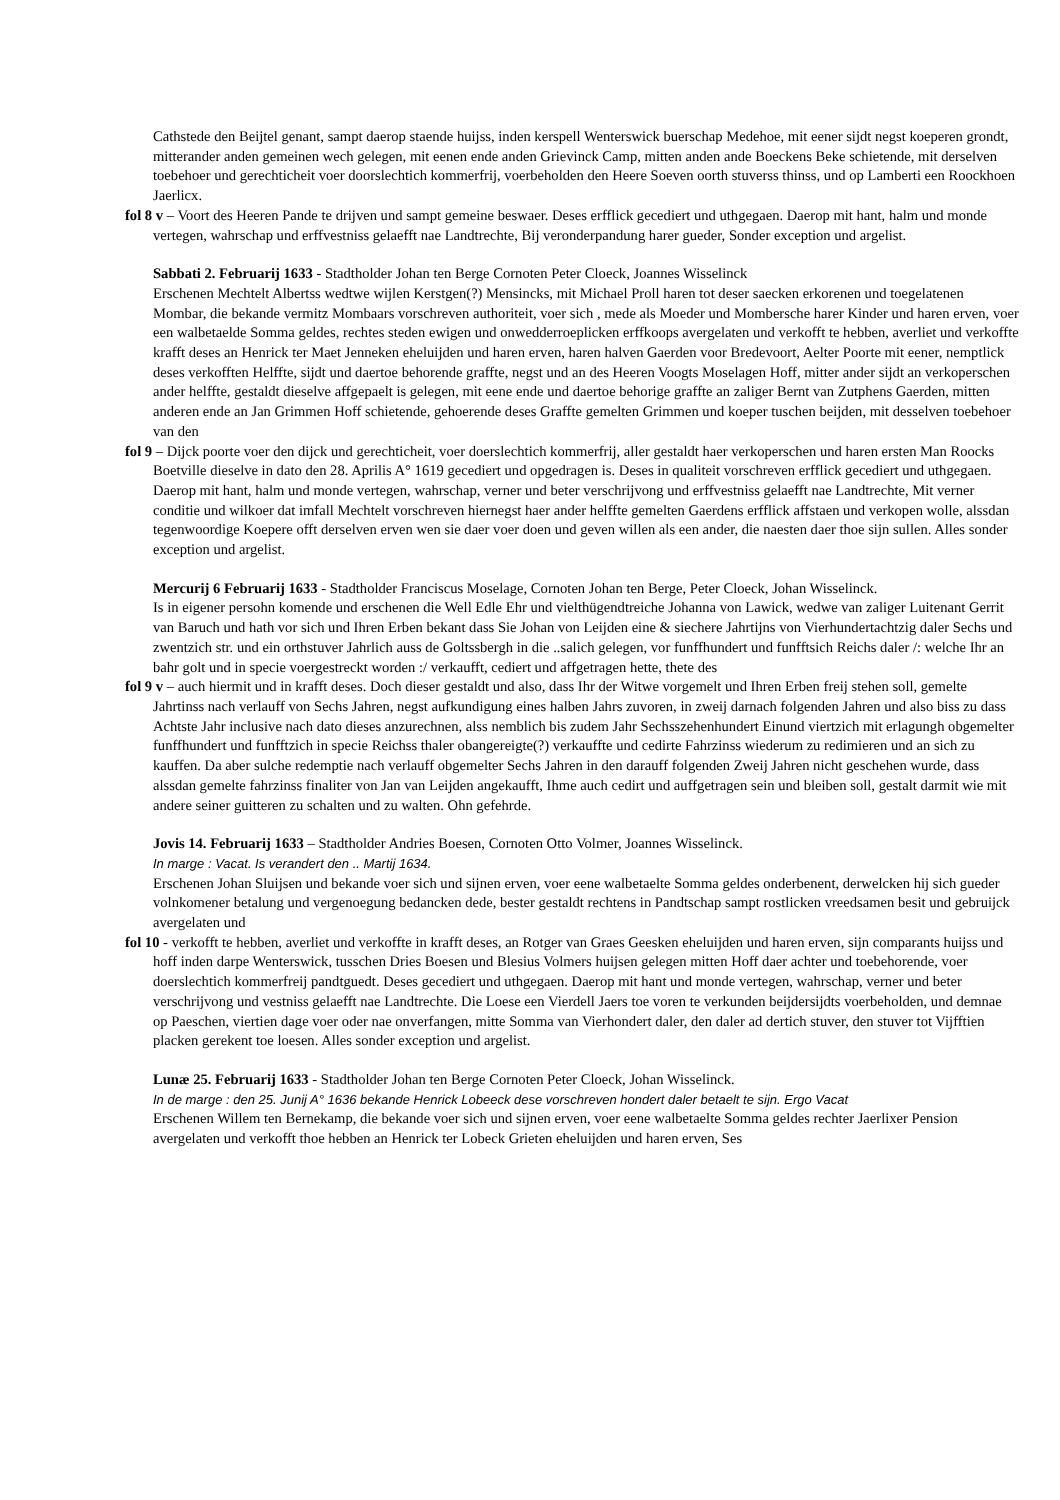Cathstede den Beijtel genant, sampt daerop staende huijss, inden kerspell Wenterswick buerschap Medehoe, mit eener sijdt negst koeperen grondt, mitterander anden gemeinen wech gelegen, mit eenen ende anden Grievinck Camp, mitten anden ande Boeckens Beke schietende, mit derselven toebehoer und gerechticheit voer doorslechtich kommerfrij, voerbeholden den Heere Soeven oorth stuverss thinss, und op Lamberti een Roockhoen Jaerlicx.
fol 8 v – Voort des Heeren Pande te drijven und sampt gemeine beswaer. Deses erfflick gecediert und uthgegaen. Daerop mit hant, halm und monde vertegen, wahrschap und erffvestniss gelaefft nae Landtrechte, Bij veronderpandung harer gueder, Sonder exception und argelist.
Sabbati 2. Februarij 1633 - Stadtholder Johan ten Berge Cornoten Peter Cloeck, Joannes Wisselinck
Erschenen Mechtelt Albertss wedtwe wijlen Kerstgen(?) Mensincks, mit Michael Proll haren tot deser saecken erkorenen und toegelatenen Mombar, die bekande vermitz Mombaars vorschreven authoriteit, voer sich , mede als Moeder und Mombersche harer Kinder und haren erven, voer een walbetaelde Somma geldes, rechtes steden ewigen und onwedderroeplicken erffkoops avergelaten und verkofft te hebben, averliet und verkoffte krafft deses an Henrick ter Maet Jenneken eheluijden und haren erven, haren halven Gaerden voor Bredevoort, Aelter Poorte mit eener, nemptlick deses verkofften Helffte, sijdt und daertoe behorende graffte, negst und an des Heeren Voogts Moselagen Hoff, mitter ander sijdt an verkoperschen ander helffte, gestaldt dieselve affgepaelt is gelegen, mit eene ende und daertoe behorige graffte an zaliger Bernt van Zutphens Gaerden, mitten anderen ende an Jan Grimmen Hoff schietende, gehoerende deses Graffte gemelten Grimmen und koeper tuschen beijden, mit desselven toebehoer van den
fol 9 – Dijck poorte voer den dijck und gerechticheit, voer doerslechtich kommerfrij, aller gestaldt haer verkoperschen und haren ersten Man Roocks Boetville dieselve in dato den 28. Aprilis A° 1619 gecediert und opgedragen is. Deses in qualiteit vorschreven erfflick gecediert und uthgegaen. Daerop mit hant, halm und monde vertegen, wahrschap, verner und beter verschrijvong und erffvestniss gelaefft nae Landtrechte, Mit verner conditie und wilkoer dat imfall Mechtelt vorschreven hiernegst haer ander helffte gemelten Gaerdens erfflick affstaen und verkopen wolle, alssdan tegenwoordige Koepere offt derselven erven wen sie daer voer doen und geven willen als een ander, die naesten daer thoe sijn sullen. Alles sonder exception und argelist.
Mercurij 6 Februarij 1633 - Stadtholder Franciscus Moselage, Cornoten Johan ten Berge, Peter Cloeck, Johan Wisselinck.
Is in eigener persohn komende und erschenen die Well Edle Ehr und vielthügendtreiche Johanna von Lawick, wedwe van zaliger Luitenant Gerrit van Baruch und hath vor sich und Ihren Erben bekant dass Sie Johan von Leijden eine & siechere Jahrtijns von Vierhundertachtzig daler Sechs und zwentzich str. und ein orthstuver Jahrlich auss de Goltssbergh in die ..salich gelegen, vor funffhundert und funfftsich Reichs daler /: welche Ihr an bahr golt und in specie voergestreckt worden :/ verkaufft, cediert und affgetragen hette, thete des
fol 9 v – auch hiermit und in krafft deses. Doch dieser gestaldt und also, dass Ihr der Witwe vorgemelt und Ihren Erben freij stehen soll, gemelte Jahrtinss nach verlauff von Sechs Jahren, negst aufkundigung eines halben Jahrs zuvoren, in zweij darnach folgenden Jahren und also biss zu dass Achtste Jahr inclusive nach dato dieses anzurechnen, alss nemblich bis zudem Jahr Sechsszehenhundert Einund viertzich mit erlagungh obgemelter funffhundert und funfftzich in specie Reichss thaler obangereigte(?) verkauffte und cedirte Fahrzinss wiederum zu redimieren und an sich zu kauffen. Da aber sulche redemptie nach verlauff obgemelter Sechs Jahren in den darauff folgenden Zweij Jahren nicht geschehen wurde, dass alssdan gemelte fahrzinss finaliter von Jan van Leijden angekaufft, Ihme auch cedirt und auffgetragen sein und bleiben soll, gestalt darmit wie mit andere seiner guitteren zu schalten und zu walten. Ohn gefehrde.
Jovis 14. Februarij 1633 – Stadtholder Andries Boesen, Cornoten Otto Volmer, Joannes Wisselinck.
In marge : Vacat. Is verandert den .. Martij 1634.
Erschenen Johan Sluijsen und bekande voer sich und sijnen erven, voer eene walbetaelte Somma geldes onderbenent, derwelcken hij sich gueder volnkomener betalung und vergenoegung bedancken dede, bester gestaldt rechtens in Pandtschap sampt rostlicken vreedsamen besit und gebruijck avergelaten und
fol 10 - verkofft te hebben, averliet und verkoffte in krafft deses, an Rotger van Graes Geesken eheluijden und haren erven, sijn comparants huijss und hoff inden darpe Wenterswick, tusschen Dries Boesen und Blesius Volmers huijsen gelegen mitten Hoff daer achter und toebehorende, voer doerslechtich kommerfreij pandtguedt. Deses gecediert und uthgegaen. Daerop mit hant und monde vertegen, wahrschap, verner und beter verschrijvong und vestniss gelaefft nae Landtrechte. Die Loese een Vierdell Jaers toe voren te verkunden beijdersijdts voerbeholden, und demnae op Paeschen, viertien dage voer oder nae onverfangen, mitte Somma van Vierhondert daler, den daler ad dertich stuver, den stuver tot Vijfftien placken gerekent toe loesen. Alles sonder exception und argelist.
Lunæ 25. Februarij 1633 - Stadtholder Johan ten Berge Cornoten Peter Cloeck, Johan Wisselinck.
In de marge : den 25. Junij A° 1636 bekande Henrick Lobeeck dese vorschreven hondert daler betaelt te sijn. Ergo Vacat
Erschenen Willem ten Bernekamp, die bekande voer sich und sijnen erven, voer eene walbetaelte Somma geldes rechter Jaerlixer Pension avergelaten und verkofft thoe hebben an Henrick ter Lobeck Grieten eheluijden und haren erven, Ses